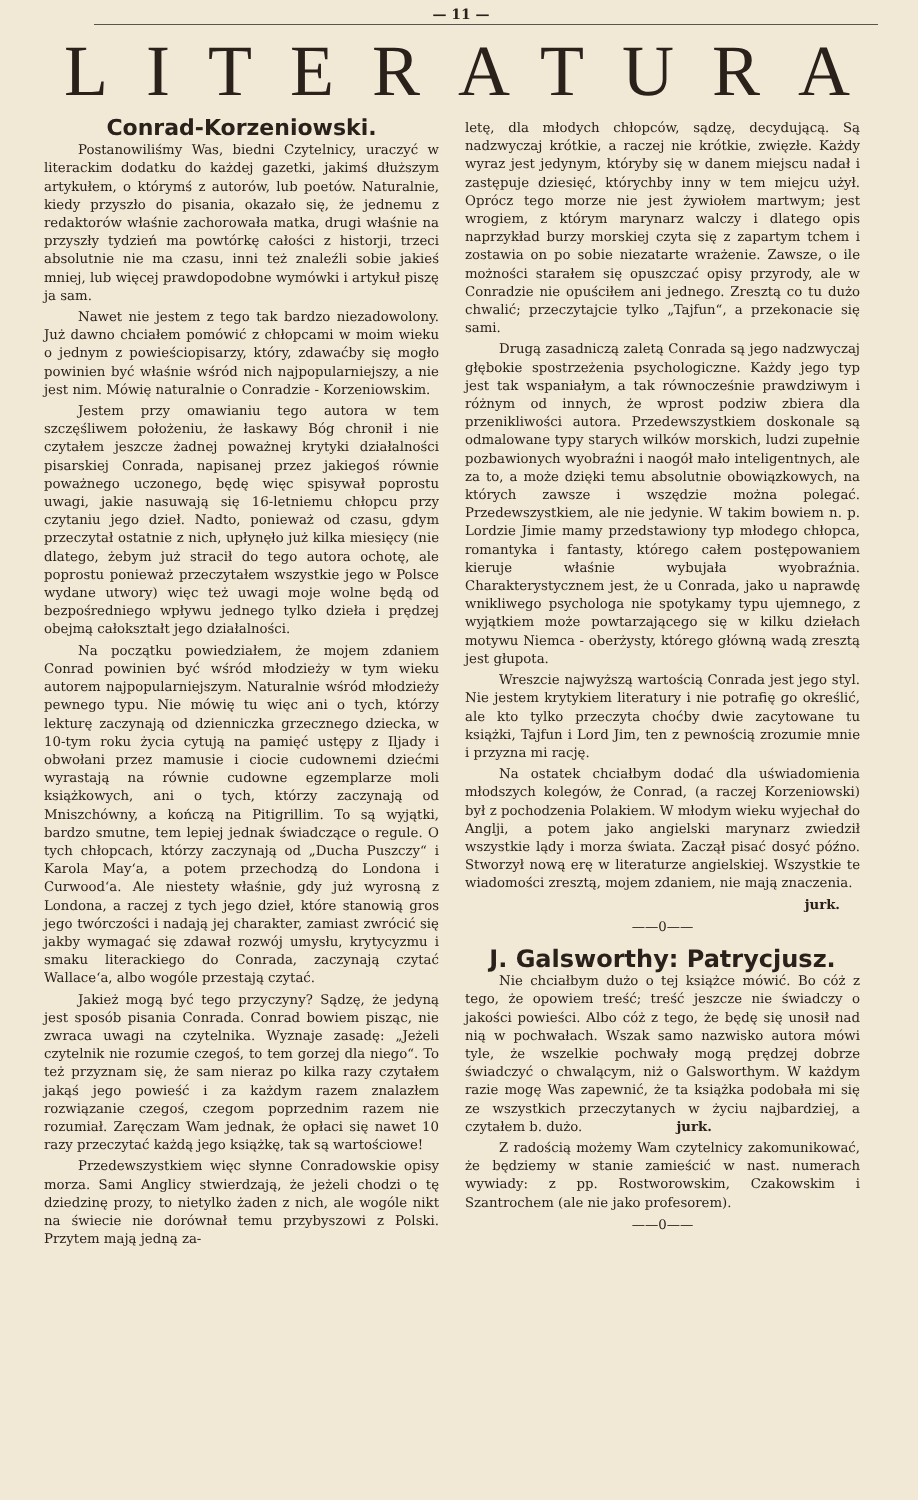— 11 —
LITERATURA
Conrad-Korzeniowski.
Postanowiliśmy Was, biedni Czytelnicy, uraczyć w literackim dodatku do każdej gazetki, jakimś dłuższym artykułem, o którymś z autorów, lub poetów. Naturalnie, kiedy przyszło do pisania, okazało się, że jednemu z redaktorów właśnie zachorowała matka, drugi właśnie na przyszły tydzień ma powtórkę całości z historji, trzeci absolutnie nie ma czasu, inni też znaleźli sobie jakieś mniej, lub więcej prawdopodobne wymówki i artykuł piszę ja sam.
Nawet nie jestem z tego tak bardzo niezadowolony. Już dawno chciałem pomówić z chłopcami w moim wieku o jednym z powieściopisarzy, który, zdawaćby się mogło powinien być właśnie wśród nich najpopularniejszy, a nie jest nim. Mówię naturalnie o Conradzie - Korzeniowskim.
Jestem przy omawianiu tego autora w tem szczęśliwem położeniu, że łaskawy Bóg chronił i nie czytałem jeszcze żadnej poważnej krytyki działalności pisarskiej Conrada, napisanej przez jakiegoś równie poważnego uczonego, będę więc spisywał poprostu uwagi, jakie nasuwają się 16-letniemu chłopcu przy czytaniu jego dzieł. Nadto, ponieważ od czasu, gdym przeczytał ostatnie z nich, upłynęło już kilka miesięcy (nie dlatego, żebym już stracił do tego autora ochotę, ale poprostu ponieważ przeczytałem wszystkie jego w Polsce wydane utwory) więc też uwagi moje wolne będą od bezpośredniego wpływu jednego tylko dzieła i prędzej obejmą całokształt jego działalności.
Na początku powiedziałem, że mojem zdaniem Conrad powinien być wśród młodzieży w tym wieku autorem najpopularniejszym. Naturalnie wśród młodzieży pewnego typu. Nie mówię tu więc ani o tych, którzy lekturę zaczynają od dzienniczka grzecznego dziecka, w 10-tym roku życia cytują na pamięć ustępy z Iljady i obwołani przez mamusie i ciocie cudownemi dziećmi wyrastają na równie cudowne egzemplarze moli książkowych, ani o tych, którzy zaczynają od Mniszchówny, a kończą na Pitigrillim. To są wyjątki, bardzo smutne, tem lepiej jednak świadczące o regule. O tych chłopcach, którzy zaczynają od „Ducha Puszczy“ i Karola May‘a, a potem przechodzą do Londona i Curwood‘a. Ale niestety właśnie, gdy już wyrosną z Londona, a raczej z tych jego dzieł, które stanowią gros jego twórczości i nadają jej charakter, zamiast zwrócić się jakby wymagać się zdawał rozwój umysłu, krytycyzmu i smaku literackiego do Conrada, zaczynają czytać Wallace‘a, albo wogóle przestają czytać.
Jakież mogą być tego przyczyny? Sądzę, że jedyną jest sposób pisania Conrada. Conrad bowiem pisząc, nie zwraca uwagi na czytelnika. Wyznaje zasadę: „Jeżeli czytelnik nie rozumie czegoś, to tem gorzej dla niego“. To też przyznam się, że sam nieraz po kilka razy czytałem jakąś jego powieść i za każdym razem znalazłem rozwiązanie czegoś, czegom poprzednim razem nie rozumiał. Zaręczam Wam jednak, że opłaci się nawet 10 razy przeczytać każdą jego książkę, tak są wartościowe!
Przedewszystkiem więc słynne Conradowskie opisy morza. Sami Anglicy stwierdzają, że jeżeli chodzi o tę dziedzinę prozy, to nietylko żaden z nich, ale wogóle nikt na świecie nie dorównał temu przybyszowi z Polski. Przytem mają jedną za-
letę, dla młodych chłopców, sądzę, decydującą. Są nadzwyczaj krótkie, a raczej nie krótkie, zwięzłe. Każdy wyraz jest jedynym, któryby się w danem miejscu nadał i zastępuje dziesięć, którychby inny w tem miejcu użył. Oprócz tego morze nie jest żywiołem martwym; jest wrogiem, z którym marynarz walczy i dlatego opis naprzykład burzy morskiej czyta się z zapartym tchem i zostawia on po sobie niezatarte wrażenie. Zawsze, o ile możności starałem się opuszczać opisy przyrody, ale w Conradzie nie opuściłem ani jednego. Zresztą co tu dużo chwalić; przeczytajcie tylko „Tajfun“, a przekonacie się sami.
Drugą zasadniczą zaletą Conrada są jego nadzwyczaj głębokie spostrzeżenia psychologiczne. Każdy jego typ jest tak wspaniałym, a tak równocześnie prawdziwym i różnym od innych, że wprost podziw zbiera dla przenikliwości autora. Przedewszystkiem doskonale są odmalowane typy starych wilków morskich, ludzi zupełnie pozbawionych wyobraźni i naogół mało inteligentnych, ale za to, a może dzięki temu absolutnie obowiązkowych, na których zawsze i wszędzie można polegać. Przedewszystkiem, ale nie jedynie. W takim bowiem n. p. Lordzie Jimie mamy przedstawiony typ młodego chłopca, romantyka i fantasty, którego całem postępowaniem kieruje właśnie wybujała wyobraźnia. Charakterystycznem jest, że u Conrada, jako u naprawdę wnikliwego psychologa nie spotykamy typu ujemnego, z wyjątkiem może powtarzającego się w kilku dziełach motywu Niemca - oberżysty, którego główną wadą zresztą jest głupota.
Wreszcie najwyższą wartością Conrada jest jego styl. Nie jestem krytykiem literatury i nie potrafię go określić, ale kto tylko przeczyta choćby dwie zacytowane tu książki, Tajfun i Lord Jim, ten z pewnością zrozumie mnie i przyzna mi rację.
Na ostatek chciałbym dodać dla uświadomienia młodszych kolegów, że Conrad, (a raczej Korzeniowski) był z pochodzenia Polakiem. W młodym wieku wyjechał do Anglji, a potem jako angielski marynarz zwiedził wszystkie lądy i morza świata. Zaczął pisać dosyć późno. Stworzył nową erę w literaturze angielskiej. Wszystkie te wiadomości zresztą, mojem zdaniem, nie mają znaczenia.
jurk.
——0——
J. Galsworthy: Patrycjusz.
Nie chciałbym dużo o tej książce mówić. Bo cóż z tego, że opowiem treść; treść jeszcze nie świadczy o jakości powieści. Albo cóż z tego, że będę się unosił nad nią w pochwałach. Wszak samo nazwisko autora mówi tyle, że wszelkie pochwały mogą prędzej dobrze świadczyć o chwalącym, niż o Galsworthym. W każdym razie mogę Was zapewnić, że ta książka podobała mi się ze wszystkich przeczytanych w życiu najbardziej, a czytałem b. dużo. jurk.
Z radością możemy Wam czytelnicy zakomunikować, że będziemy w stanie zamieścić w nast. numerach wywiady: z pp. Rostworowskim, Czakowskim i Szantrochem (ale nie jako profesorem).
——0——